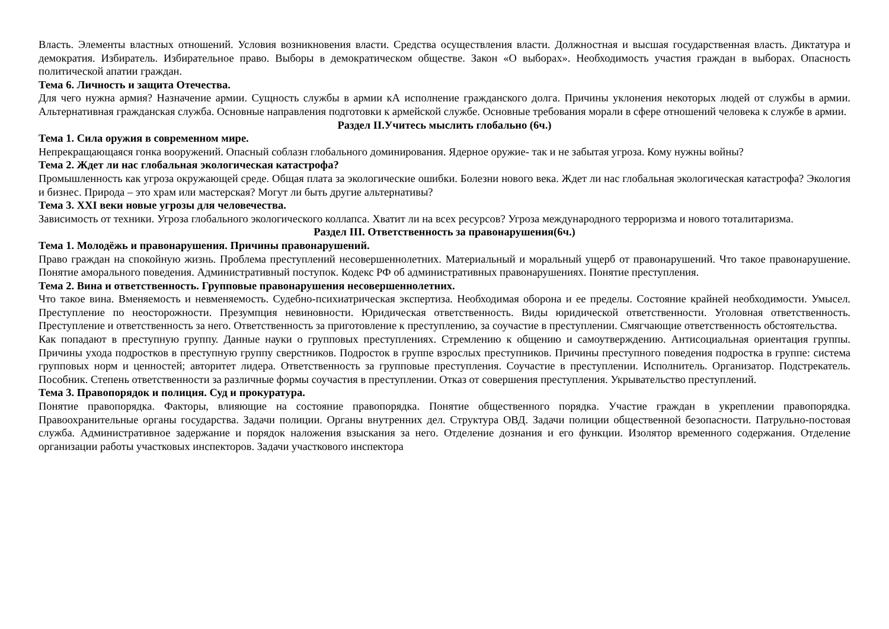Власть. Элементы властных отношений. Условия возникновения власти. Средства осуществления власти. Должностная и высшая государственная власть. Диктатура и демократия. Избиратель. Избирательное право. Выборы в демократическом обществе. Закон «О выборах». Необходимость участия граждан в выборах. Опасность политической апатии граждан.
Тема 6. Личность и защита Отечества.
Для чего нужна армия? Назначение армии. Сущность службы в армии кА исполнение гражданского долга. Причины уклонения некоторых людей от службы в армии. Альтернативная гражданская служба. Основные направления подготовки к армейской службе. Основные требования морали в сфере отношений человека к службе в армии.
Раздел II.Учитесь мыслить глобально (6ч.)
Тема 1. Сила оружия в современном мире.
Непрекращающаяся гонка вооружений. Опасный соблазн глобального доминирования. Ядерное оружие- так и не забытая угроза. Кому нужны войны?
Тема 2. Ждет ли нас глобальная экологическая катастрофа?
Промышленность как угроза окружающей среде. Общая плата за экологические ошибки. Болезни нового века. Ждет ли нас глобальная экологическая катастрофа? Экология и бизнес. Природа – это храм или мастерская? Могут ли быть другие альтернативы?
Тема 3. XXI веки новые угрозы для человечества.
Зависимость от техники. Угроза глобального экологического коллапса. Хватит ли на всех ресурсов? Угроза международного терроризма и нового тоталитаризма.
Раздел III. Ответственность за правонарушения(6ч.)
Тема 1. Молодёжь и правонарушения. Причины правонарушений.
Право граждан на спокойную жизнь. Проблема преступлений несовершеннолетних. Материальный и моральный ущерб от правонарушений. Что такое правонарушение. Понятие аморального поведения. Административный поступок. Кодекс РФ об административных правонарушениях. Понятие преступления.
Тема 2. Вина и ответственность. Групповые правонарушения несовершеннолетних.
Что такое вина. Вменяемость и невменяемость. Судебно-психиатрическая экспертиза. Необходимая оборона и ее пределы. Состояние крайней необходимости. Умысел. Преступление по неосторожности. Презумпция невиновности. Юридическая ответственность. Виды юридической ответственности. Уголовная ответственность. Преступление и ответственность за него. Ответственность за приготовление к преступлению, за соучастие в преступлении. Смягчающие ответственность обстоятельства.
Как попадают в преступную группу. Данные науки о групповых преступлениях. Стремлению к общению и самоутверждению. Антисоциальная ориентация группы. Причины ухода подростков в преступную группу сверстников. Подросток в группе взрослых преступников. Причины преступного поведения подростка в группе: система групповых норм и ценностей; авторитет лидера. Ответственность за групповые преступления. Соучастие в преступлении. Исполнитель. Организатор. Подстрекатель. Пособник. Степень ответственности за различные формы соучастия в преступлении. Отказ от совершения преступления. Укрывательство преступлений.
Тема 3. Правопорядок и полиция. Суд и прокуратура.
Понятие правопорядка. Факторы, влияющие на состояние правопорядка. Понятие общественного порядка. Участие граждан в укреплении правопорядка. Правоохранительные органы государства. Задачи полиции. Органы внутренних дел. Структура ОВД. Задачи полиции общественной безопасности. Патрульно-постовая служба. Административное задержание и порядок наложения взыскания за него. Отделение дознания и его функции. Изолятор временного содержания. Отделение организации работы участковых инспекторов. Задачи участкового инспектора